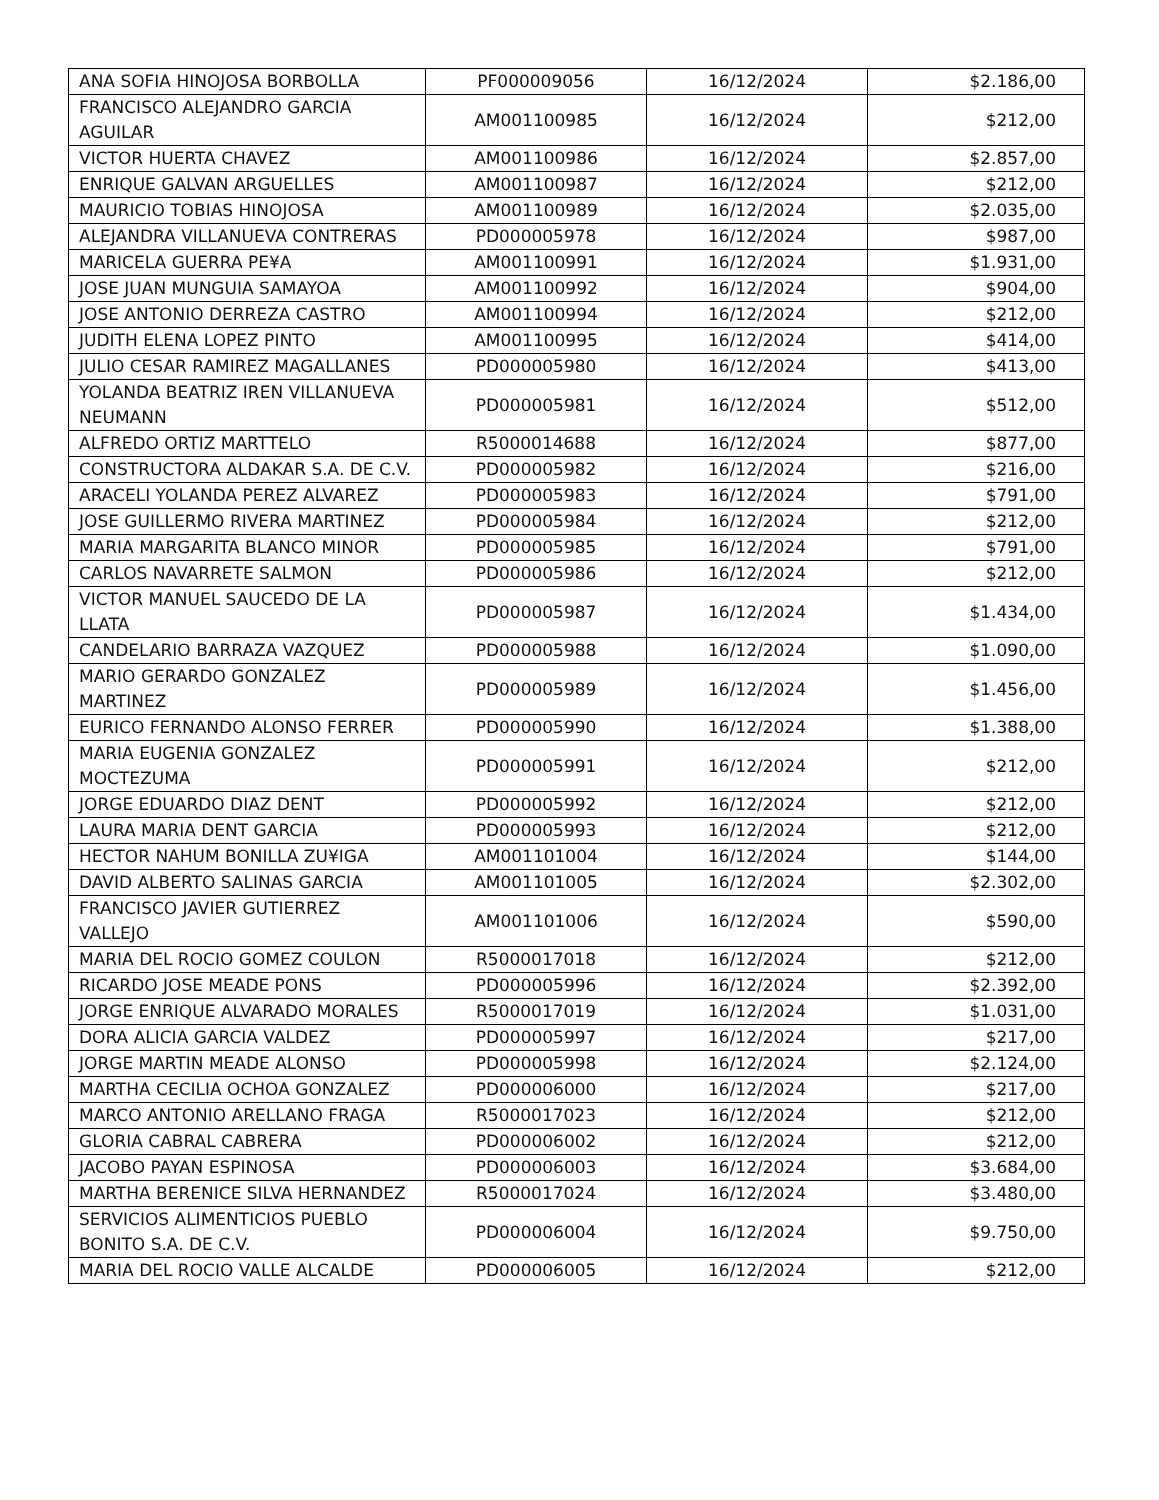| ANA SOFIA HINOJOSA BORBOLLA | PF000009056 | 16/12/2024 | $2.186,00 |
| FRANCISCO ALEJANDRO GARCIA AGUILAR | AM001100985 | 16/12/2024 | $212,00 |
| VICTOR HUERTA CHAVEZ | AM001100986 | 16/12/2024 | $2.857,00 |
| ENRIQUE GALVAN ARGUELLES | AM001100987 | 16/12/2024 | $212,00 |
| MAURICIO TOBIAS HINOJOSA | AM001100989 | 16/12/2024 | $2.035,00 |
| ALEJANDRA VILLANUEVA CONTRERAS | PD000005978 | 16/12/2024 | $987,00 |
| MARICELA GUERRA PE¥A | AM001100991 | 16/12/2024 | $1.931,00 |
| JOSE JUAN MUNGUIA SAMAYOA | AM001100992 | 16/12/2024 | $904,00 |
| JOSE ANTONIO DERREZA CASTRO | AM001100994 | 16/12/2024 | $212,00 |
| JUDITH ELENA LOPEZ PINTO | AM001100995 | 16/12/2024 | $414,00 |
| JULIO CESAR RAMIREZ MAGALLANES | PD000005980 | 16/12/2024 | $413,00 |
| YOLANDA BEATRIZ IREN VILLANUEVA NEUMANN | PD000005981 | 16/12/2024 | $512,00 |
| ALFREDO ORTIZ MARTTELO | R5000014688 | 16/12/2024 | $877,00 |
| CONSTRUCTORA ALDAKAR S.A. DE C.V. | PD000005982 | 16/12/2024 | $216,00 |
| ARACELI YOLANDA PEREZ ALVAREZ | PD000005983 | 16/12/2024 | $791,00 |
| JOSE GUILLERMO RIVERA MARTINEZ | PD000005984 | 16/12/2024 | $212,00 |
| MARIA MARGARITA BLANCO MINOR | PD000005985 | 16/12/2024 | $791,00 |
| CARLOS NAVARRETE SALMON | PD000005986 | 16/12/2024 | $212,00 |
| VICTOR MANUEL SAUCEDO DE LA LLATA | PD000005987 | 16/12/2024 | $1.434,00 |
| CANDELARIO BARRAZA VAZQUEZ | PD000005988 | 16/12/2024 | $1.090,00 |
| MARIO GERARDO GONZALEZ MARTINEZ | PD000005989 | 16/12/2024 | $1.456,00 |
| EURICO FERNANDO ALONSO FERRER | PD000005990 | 16/12/2024 | $1.388,00 |
| MARIA EUGENIA GONZALEZ MOCTEZUMA | PD000005991 | 16/12/2024 | $212,00 |
| JORGE EDUARDO DIAZ DENT | PD000005992 | 16/12/2024 | $212,00 |
| LAURA MARIA DENT GARCIA | PD000005993 | 16/12/2024 | $212,00 |
| HECTOR NAHUM BONILLA ZU¥IGA | AM001101004 | 16/12/2024 | $144,00 |
| DAVID ALBERTO SALINAS GARCIA | AM001101005 | 16/12/2024 | $2.302,00 |
| FRANCISCO JAVIER GUTIERREZ VALLEJO | AM001101006 | 16/12/2024 | $590,00 |
| MARIA DEL ROCIO GOMEZ COULON | R5000017018 | 16/12/2024 | $212,00 |
| RICARDO JOSE MEADE PONS | PD000005996 | 16/12/2024 | $2.392,00 |
| JORGE ENRIQUE ALVARADO MORALES | R5000017019 | 16/12/2024 | $1.031,00 |
| DORA ALICIA GARCIA VALDEZ | PD000005997 | 16/12/2024 | $217,00 |
| JORGE MARTIN MEADE ALONSO | PD000005998 | 16/12/2024 | $2.124,00 |
| MARTHA CECILIA OCHOA GONZALEZ | PD000006000 | 16/12/2024 | $217,00 |
| MARCO ANTONIO ARELLANO FRAGA | R5000017023 | 16/12/2024 | $212,00 |
| GLORIA CABRAL CABRERA | PD000006002 | 16/12/2024 | $212,00 |
| JACOBO PAYAN ESPINOSA | PD000006003 | 16/12/2024 | $3.684,00 |
| MARTHA BERENICE SILVA HERNANDEZ | R5000017024 | 16/12/2024 | $3.480,00 |
| SERVICIOS ALIMENTICIOS PUEBLO BONITO S.A. DE C.V. | PD000006004 | 16/12/2024 | $9.750,00 |
| MARIA DEL ROCIO VALLE ALCALDE | PD000006005 | 16/12/2024 | $212,00 |